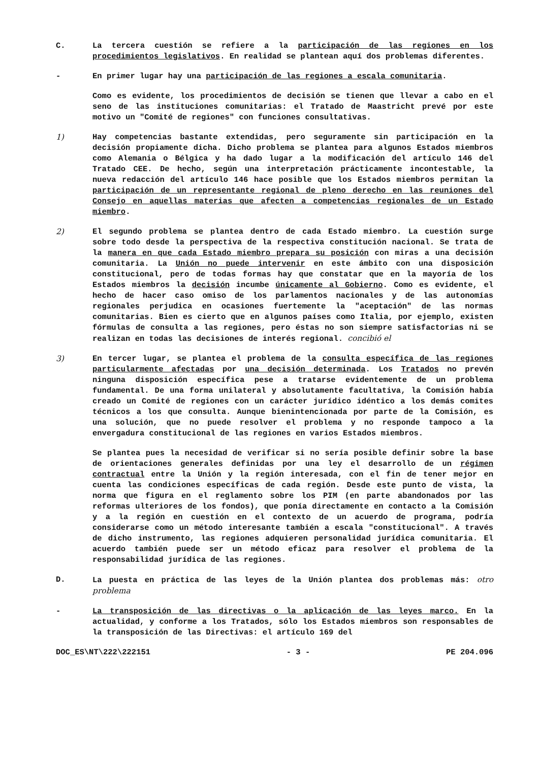C. La tercera cuestión se refiere a la participación de las regiones en los procedimientos legislativos. En realidad se plantean aquí dos problemas diferentes.
- En primer lugar hay una participación de las regiones a escala comunitaria.
Como es evidente, los procedimientos de decisión se tienen que llevar a cabo en el seno de las instituciones comunitarias: el Tratado de Maastricht prevé por este motivo un "Comité de regiones" con funciones consultativas.
1) Hay competencias bastante extendidas, pero seguramente sin participación en la decisión propiamente dicha. Dicho problema se plantea para algunos Estados miembros como Alemania o Bélgica y ha dado lugar a la modificación del artículo 146 del Tratado CEE. De hecho, según una interpretación prácticamente incontestable, la nueva redacción del artículo 146 hace posible que los Estados miembros permitan la participación de un representante regional de pleno derecho en las reuniones del Consejo en aquellas materias que afecten a competencias regionales de un Estado miembro.
2) El segundo problema se plantea dentro de cada Estado miembro. La cuestión surge sobre todo desde la perspectiva de la respectiva constitución nacional. Se trata de la manera en que cada Estado miembro prepara su posición con miras a una decisión comunitaria. La Unión no puede intervenir en este ámbito con una disposición constitucional, pero de todas formas hay que constatar que en la mayoría de los Estados miembros la decisión incumbe únicamente al Gobierno. Como es evidente, el hecho de hacer caso omiso de los parlamentos nacionales y de las autonomías regionales perjudica en ocasiones fuertemente la "aceptación" de las normas comunitarias. Bien es cierto que en algunos países como Italia, por ejemplo, existen fórmulas de consulta a las regiones, pero éstas no son siempre satisfactorias ni se realizan en todas las decisiones de interés regional. concibió el
3) En tercer lugar, se plantea el problema de la consulta específica de las regiones particularmente afectadas por una decisión determinada. Los Tratados no prevén ninguna disposición específica pese a tratarse evidentemente de un problema fundamental. De una forma unilateral y absolutamente facultativa, la Comisión había creado un Comité de regiones con un carácter jurídico idéntico a los demás comites técnicos a los que consulta. Aunque bienintencionada por parte de la Comisión, es una solución, que no puede resolver el problema y no responde tampoco a la envergadura constitucional de las regiones en varios Estados miembros.
Se plantea pues la necesidad de verificar si no sería posible definir sobre la base de orientaciones generales definidas por una ley el desarrollo de un régimen contractual entre la Unión y la región interesada, con el fin de tener mejor en cuenta las condiciones específicas de cada región. Desde este punto de vista, la norma que figura en el reglamento sobre los PIM (en parte abandonados por las reformas ulteriores de los fondos), que ponía directamente en contacto a la Comisión y a la región en cuestión en el contexto de un acuerdo de programa, podría considerarse como un método interesante también a escala "constitucional". A través de dicho instrumento, las regiones adquieren personalidad jurídica comunitaria. El acuerdo también puede ser un método eficaz para resolver el problema de la responsabilidad jurídica de las regiones.
D. La puesta en práctica de las leyes de la Unión plantea dos problemas más: otro problema
- La transposición de las directivas o la aplicación de las leyes marco. En la actualidad, y conforme a los Tratados, sólo los Estados miembros son responsables de la transposición de las Directivas: el artículo 169 del
DOC_ES\NT\222\222151 - 3 - PE 204.096